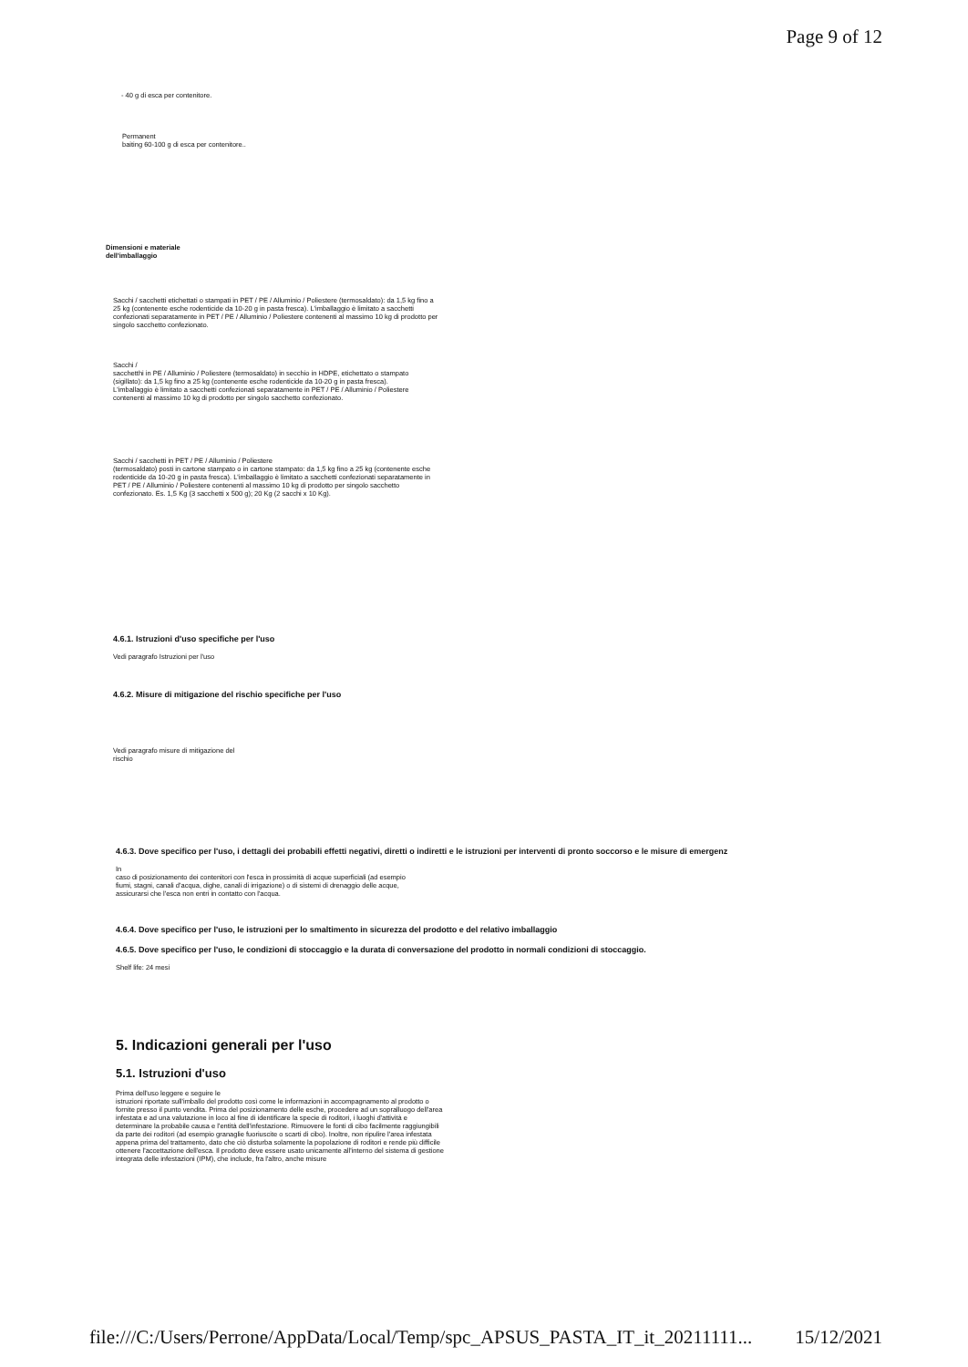Page 9 of 12
- 40 g di esca per contenitore.
Permanent
baiting 60-100 g di esca per contenitore..
Dimensioni e materiale
dell'imballaggio
Sacchi / sacchetti etichettati o stampati in PET / PE / Alluminio / Poliestere (termosaldato): da 1,5 kg fino a 25 kg (contenente esche rodenticide da 10-20 g in pasta fresca). L'imballaggio è limitato a sacchetti confezionati separatamente in PET / PE / Alluminio / Poliestere contenenti al massimo 10 kg di prodotto per singolo sacchetto confezionato.
Sacchi /
sacchetthi in PE / Alluminio / Poliestere (termosaldato) in secchio in HDPE, etichettato o stampato (sigillato): da 1,5 kg fino a 25 kg (contenente esche rodenticide da 10-20 g in pasta fresca). L'imballaggio è limitato a sacchetti confezionati separatamente in PET / PE / Alluminio / Poliestere contenenti al massimo 10 kg di prodotto per singolo sacchetto confezionato.
Sacchi / sacchetti in PET / PE / Alluminio / Poliestere
(termosaldato) posti in cartone stampato o in cartone stampato: da 1,5 kg fino a 25 kg (contenente esche rodenticide da 10-20 g in pasta fresca). L'imballaggio è limitato a sacchetti confezionati separatamente in PET / PE / Alluminio / Poliestere contenenti al massimo 10 kg di prodotto per singolo sacchetto confezionato. Es. 1,5 Kg (3 sacchetti x 500 g); 20 Kg (2 sacchi x 10 Kg).
4.6.1. Istruzioni d'uso specifiche per l'uso
Vedi paragrafo Istruzioni per l'uso
4.6.2. Misure di mitigazione del rischio specifiche per l'uso
Vedi paragrafo misure di mitigazione del
rischio
4.6.3. Dove specifico per l'uso, i dettagli dei probabili effetti negativi, diretti o indiretti e le istruzioni per interventi di pronto soccorso e le misure di emergenz
In
caso di posizionamento dei contenitori con l'esca in prossimità di acque superficiali (ad esempio fiumi, stagni, canali d'acqua, dighe, canali di irrigazione) o di sistemi di drenaggio delle acque, assicurarsi che l'esca non entri in contatto con l'acqua.
4.6.4. Dove specifico per l'uso, le istruzioni per lo smaltimento in sicurezza del prodotto e del relativo imballaggio
4.6.5. Dove specifico per l'uso, le condizioni di stoccaggio e la durata di conversazione del prodotto in normali condizioni di stoccaggio.
Shelf life: 24 mesi
5. Indicazioni generali per l'uso
5.1. Istruzioni d'uso
Prima dell'uso leggere e seguire le
istruzioni riportate sull'imballo del prodotto così come le informazioni in accompagnamento al prodotto o fornite presso il punto vendita. Prima del posizionamento delle esche, procedere ad un sopralluogo dell'area infestata e ad una valutazione in loco al fine di identificare la specie di roditori, i luoghi d'attività e determinare la probabile causa e l'entità dell'infestazione. Rimuovere le fonti di cibo facilmente raggiungibili da parte dei roditori (ad esempio granaglie fuoriuscite o scarti di cibo). Inoltre, non ripulire l'area infestata appena prima del trattamento, dato che ciò disturba solamente la popolazione di roditori e rende più difficile ottenere l'accettazione dell'esca. Il prodotto deve essere usato unicamente all'interno del sistema di gestione integrata delle infestazioni (IPM), che include, fra l'altro, anche misure
file:///C:/Users/Perrone/AppData/Local/Temp/spc_APSUS_PASTA_IT_it_20211111... 15/12/2021